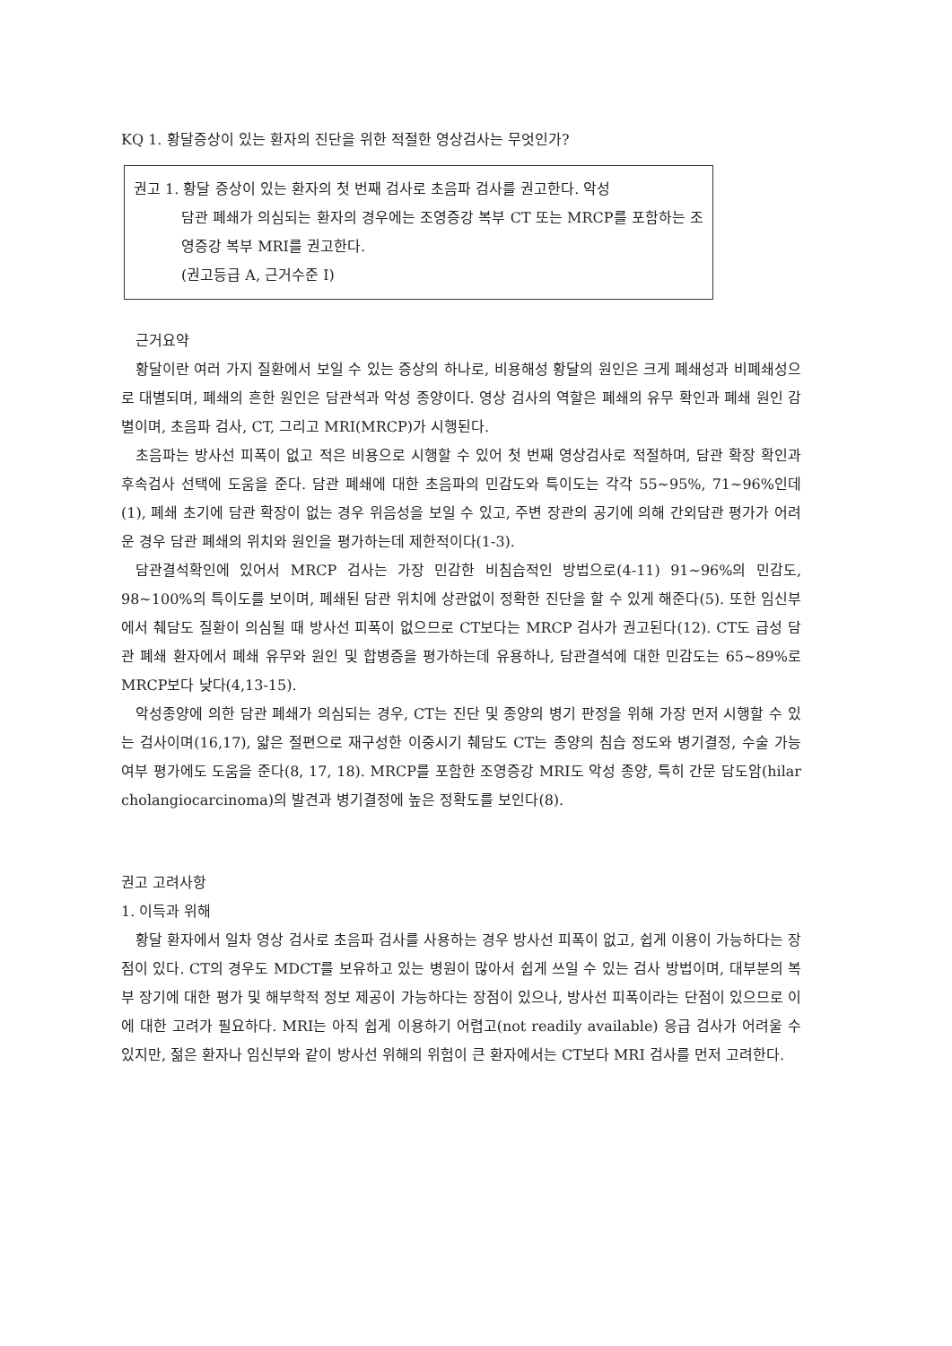KQ 1. 황달증상이 있는 환자의 진단을 위한 적절한 영상검사는 무엇인가?
권고 1. 황달 증상이 있는 환자의 첫 번째 검사로 초음파 검사를 권고한다. 악성
담관 폐쇄가 의심되는 환자의 경우에는 조영증강 복부 CT 또는 MRCP를 포함하는 조영증강 복부 MRI를 권고한다.
(권고등급 A, 근거수준 I)
근거요약
황달이란 여러 가지 질환에서 보일 수 있는 증상의 하나로, 비용해성 황달의 원인은 크게 폐쇄성과 비폐쇄성으로 대별되며, 폐쇄의 흔한 원인은 담관석과 악성 종양이다. 영상 검사의 역할은 폐쇄의 유무 확인과 폐쇄 원인 감별이며, 초음파 검사, CT, 그리고 MRI(MRCP)가 시행된다.
초음파는 방사선 피폭이 없고 적은 비용으로 시행할 수 있어 첫 번째 영상검사로 적절하며, 담관 확장 확인과 후속검사 선택에 도움을 준다. 담관 폐쇄에 대한 초음파의 민감도와 특이도는 각각 55~95%, 71~96%인데(1), 폐쇄 초기에 담관 확장이 없는 경우 위음성을 보일 수 있고, 주변 장관의 공기에 의해 간외담관 평가가 어려운 경우 담관 폐쇄의 위치와 원인을 평가하는데 제한적이다(1-3).
담관결석확인에 있어서 MRCP 검사는 가장 민감한 비침습적인 방법으로(4-11) 91~96%의 민감도, 98~100%의 특이도를 보이며, 폐쇄된 담관 위치에 상관없이 정확한 진단을 할 수 있게 해준다(5). 또한 임신부에서 췌담도 질환이 의심될 때 방사선 피폭이 없으므로 CT보다는 MRCP 검사가 권고된다(12). CT도 급성 담관 폐쇄 환자에서 폐쇄 유무와 원인 및 합병증을 평가하는데 유용하나, 담관결석에 대한 민감도는 65~89%로 MRCP보다 낮다(4,13-15).
악성종양에 의한 담관 폐쇄가 의심되는 경우, CT는 진단 및 종양의 병기 판정을 위해 가장 먼저 시행할 수 있는 검사이며(16,17), 얇은 절편으로 재구성한 이중시기 췌담도 CT는 종양의 침습 정도와 병기결정, 수술 가능 여부 평가에도 도움을 준다(8, 17, 18). MRCP를 포함한 조영증강 MRI도 악성 종양, 특히 간문 담도암(hilar cholangiocarcinoma)의 발견과 병기결정에 높은 정확도를 보인다(8).
권고 고려사항
1. 이득과 위해
황달 환자에서 일차 영상 검사로 초음파 검사를 사용하는 경우 방사선 피폭이 없고, 쉽게 이용이 가능하다는 장점이 있다. CT의 경우도 MDCT를 보유하고 있는 병원이 많아서 쉽게 쓰일 수 있는 검사 방법이며, 대부분의 복부 장기에 대한 평가 및 해부학적 정보 제공이 가능하다는 장점이 있으나, 방사선 피폭이라는 단점이 있으므로 이에 대한 고려가 필요하다. MRI는 아직 쉽게 이용하기 어렵고(not readily available) 응급 검사가 어려울 수 있지만, 젊은 환자나 임신부와 같이 방사선 위해의 위험이 큰 환자에서는 CT보다 MRI 검사를 먼저 고려한다.